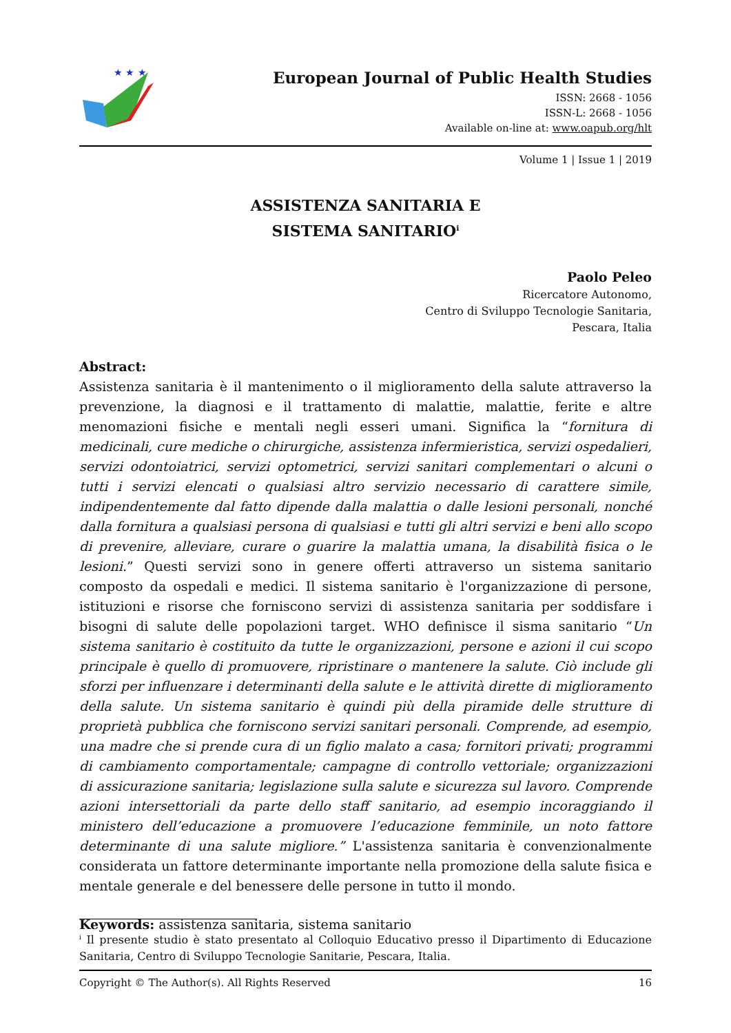★ ★ ★
European Journal of Public Health Studies
ISSN: 2668 - 1056
ISSN-L: 2668 - 1056
Available on-line at: www.oapub.org/hlt
Volume 1 | Issue 1 | 2019
ASSISTENZA SANITARIA E
SISTEMA SANITARIO<sup>i</sup>
Paolo Peleo
Ricercatore Autonomo,
Centro di Sviluppo Tecnologie Sanitaria,
Pescara, Italia
Abstract:
Assistenza sanitaria è il mantenimento o il miglioramento della salute attraverso la prevenzione, la diagnosi e il trattamento di malattie, malattie, ferite e altre menomazioni fisiche e mentali negli esseri umani. Significa la “fornitura di medicinali, cure mediche o chirurgiche, assistenza infermieristica, servizi ospedalieri, servizi odontoiatrici, servizi optometrici, servizi sanitari complementari o alcuni o tutti i servizi elencati o qualsiasi altro servizio necessario di carattere simile, indipendentemente dal fatto dipende dalla malattia o dalle lesioni personali, nonché dalla fornitura a qualsiasi persona di qualsiasi e tutti gli altri servizi e beni allo scopo di prevenire, alleviare, curare o guarire la malattia umana, la disabilità fisica o le lesioni.” Questi servizi sono in genere offerti attraverso un sistema sanitario composto da ospedali e medici. Il sistema sanitario è l'organizzazione di persone, istituzioni e risorse che forniscono servizi di assistenza sanitaria per soddisfare i bisogni di salute delle popolazioni target. WHO definisce il sisma sanitario “Un sistema sanitario è costituito da tutte le organizzazioni, persone e azioni il cui scopo principale è quello di promuovere, ripristinare o mantenere la salute. Ciò include gli sforzi per influenzare i determinanti della salute e le attività dirette di miglioramento della salute. Un sistema sanitario è quindi più della piramide delle strutture di proprietà pubblica che forniscono servizi sanitari personali. Comprende, ad esempio, una madre che si prende cura di un figlio malato a casa; fornitori privati; programmi di cambiamento comportamentale; campagne di controllo vettoriale; organizzazioni di assicurazione sanitaria; legislazione sulla salute e sicurezza sul lavoro. Comprende azioni intersettoriali da parte dello staff sanitario, ad esempio incoraggiando il ministero dell’educazione a promuovere l’educazione femminile, un noto fattore determinante di una salute migliore.” L'assistenza sanitaria è convenzionalmente considerata un fattore determinante importante nella promozione della salute fisica e mentale generale e del benessere delle persone in tutto il mondo.
Keywords: assistenza sanitaria, sistema sanitario
<sup>i</sup> Il presente studio è stato presentato al Colloquio Educativo presso il Dipartimento di Educazione Sanitaria, Centro di Sviluppo Tecnologie Sanitarie, Pescara, Italia.
Copyright © The Author(s). All Rights Reserved 16